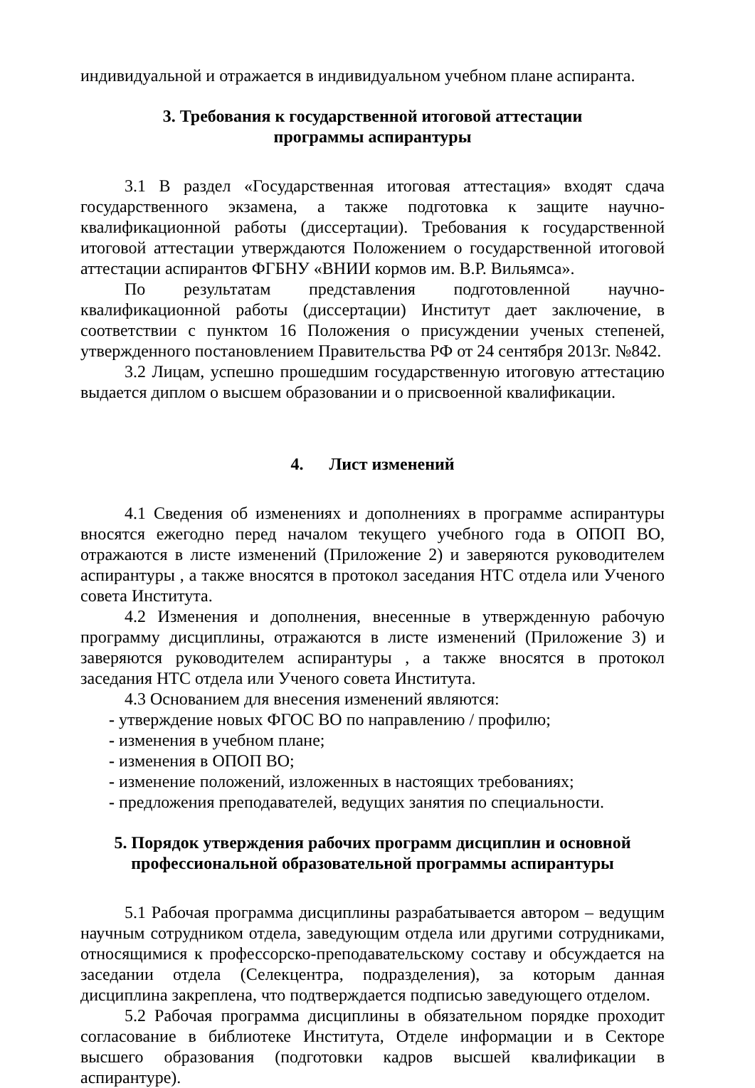индивидуальной и отражается в индивидуальном учебном плане аспиранта.
3. Требования к государственной итоговой аттестации
программы аспирантуры
3.1 В раздел «Государственная итоговая аттестация» входят сдача государственного экзамена, а также подготовка к защите научно-квалификационной работы (диссертации). Требования к государственной итоговой аттестации утверждаются Положением о государственной итоговой аттестации аспирантов ФГБНУ «ВНИИ кормов им. В.Р. Вильямса».
По результатам представления подготовленной научно-квалификационной работы (диссертации) Институт дает заключение, в соответствии с пунктом 16 Положения о присуждении ученых степеней, утвержденного постановлением Правительства РФ от 24 сентября 2013г. №842.
3.2 Лицам, успешно прошедшим государственную итоговую аттестацию выдается диплом о высшем образовании и о присвоенной квалификации.
4. Лист изменений
4.1 Сведения об изменениях и дополнениях в программе аспирантуры вносятся ежегодно перед началом текущего учебного года в ОПОП ВО, отражаются в листе изменений (Приложение 2) и заверяются руководителем аспирантуры , а также вносятся в протокол заседания НТС отдела или Ученого совета Института.
4.2 Изменения и дополнения, внесенные в утвержденную рабочую программу дисциплины, отражаются в листе изменений (Приложение 3) и заверяются руководителем аспирантуры , а также вносятся в протокол заседания НТС отдела или Ученого совета Института.
4.3 Основанием для внесения изменений являются:
- утверждение новых ФГОС ВО по направлению / профилю;
- изменения в учебном плане;
- изменения в ОПОП ВО;
- изменение положений, изложенных в настоящих требованиях;
- предложения преподавателей, ведущих занятия по специальности.
5. Порядок утверждения рабочих программ дисциплин и основной
профессиональной образовательной программы аспирантуры
5.1 Рабочая программа дисциплины разрабатывается автором – ведущим научным сотрудником отдела, заведующим отдела или другими сотрудниками, относящимися к профессорско-преподавательскому составу и обсуждается на заседании отдела (Селекцентра, подразделения), за которым данная дисциплина закреплена, что подтверждается подписью заведующего отделом.
5.2 Рабочая программа дисциплины в обязательном порядке проходит согласование в библиотеке Института, Отделе информации и в Секторе высшего образования (подготовки кадров высшей квалификации в аспирантуре).